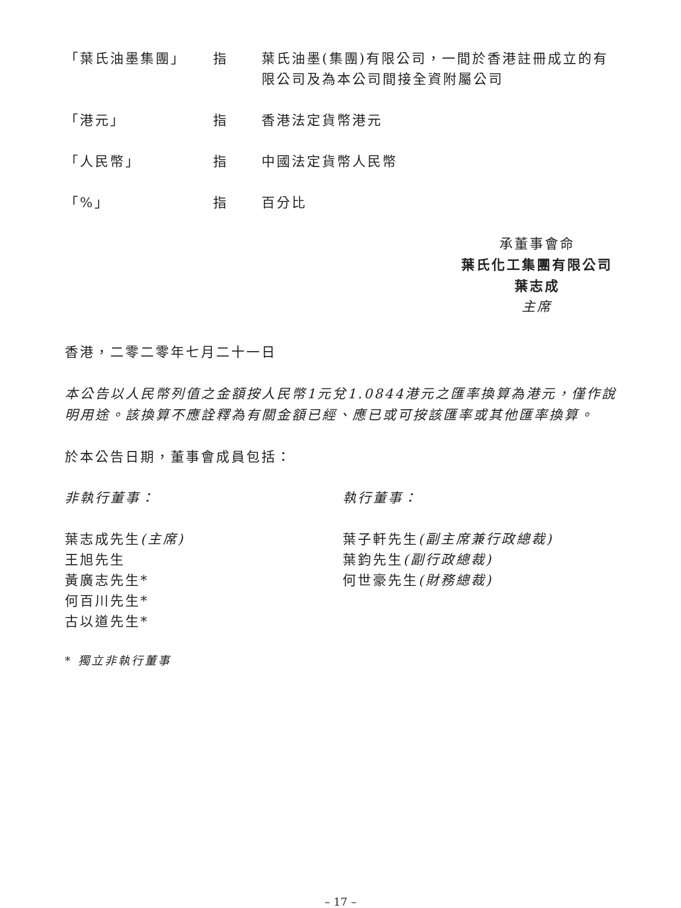「葉氏油墨集團」 指 葉氏油墨(集團)有限公司，一間於香港註冊成立的有限公司及為本公司間接全資附屬公司
「港元」 指 香港法定貨幣港元
「人民幣」 指 中國法定貨幣人民幣
「%」 指 百分比
承董事會命
葉氏化工集團有限公司
葉志成
主席
香港，二零二零年七月二十一日
本公告以人民幣列值之金額按人民幣1元兌1.0844港元之匯率換算為港元，僅作說明用途。該換算不應詮釋為有關金額已經、應已或可按該匯率或其他匯率換算。
於本公告日期，董事會成員包括：
非執行董事：
葉志成先生(主席)
王旭先生
黃廣志先生*
何百川先生*
古以道先生*
執行董事：
葉子軒先生(副主席兼行政總裁)
葉鈞先生(副行政總裁)
何世豪先生(財務總裁)
* 獨立非執行董事
– 17 –